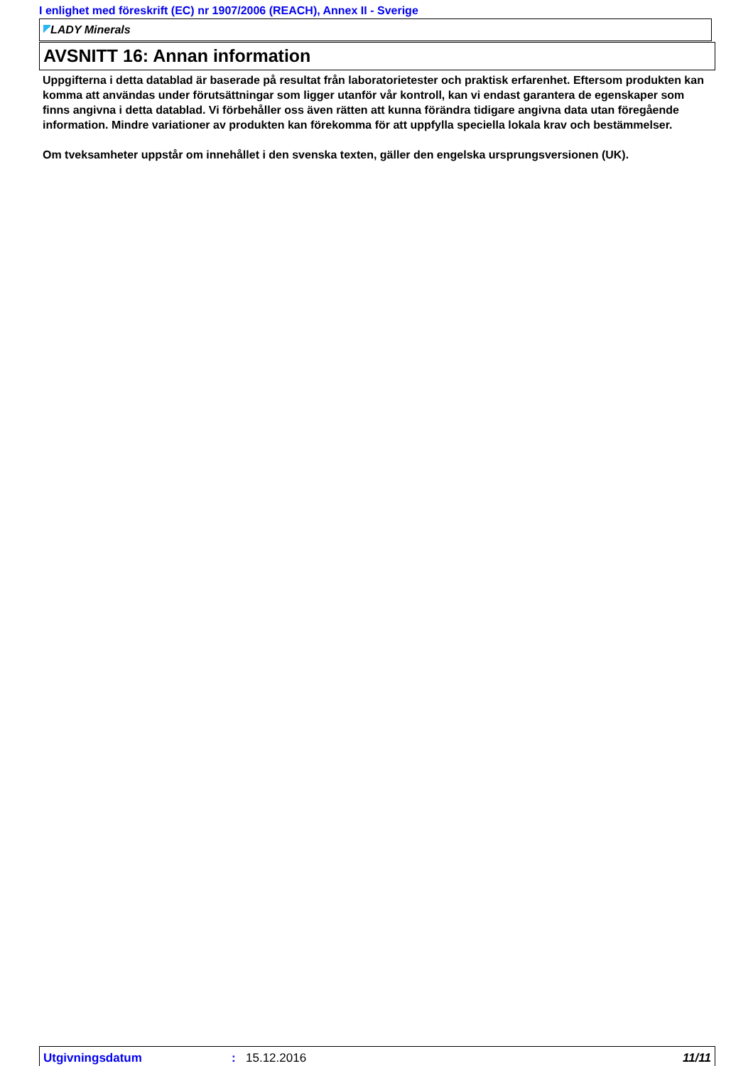I enlighet med föreskrift (EC) nr 1907/2006 (REACH), Annex II - Sverige
LADY Minerals
AVSNITT 16: Annan information
Uppgifterna i detta datablad är baserade på resultat från laboratorietester och praktisk erfarenhet. Eftersom produkten kan komma att användas under förutsättningar som ligger utanför vår kontroll, kan vi endast garantera de egenskaper som finns angivna i detta datablad. Vi förbehåller oss även rätten att kunna förändra tidigare angivna data utan föregående information. Mindre variationer av produkten kan förekomma för att uppfylla speciella lokala krav och bestämmelser.
Om tveksamheter uppstår om innehållet i den svenska texten, gäller den engelska ursprungsversionen (UK).
Utgivningsdatum : 15.12.2016 11/11